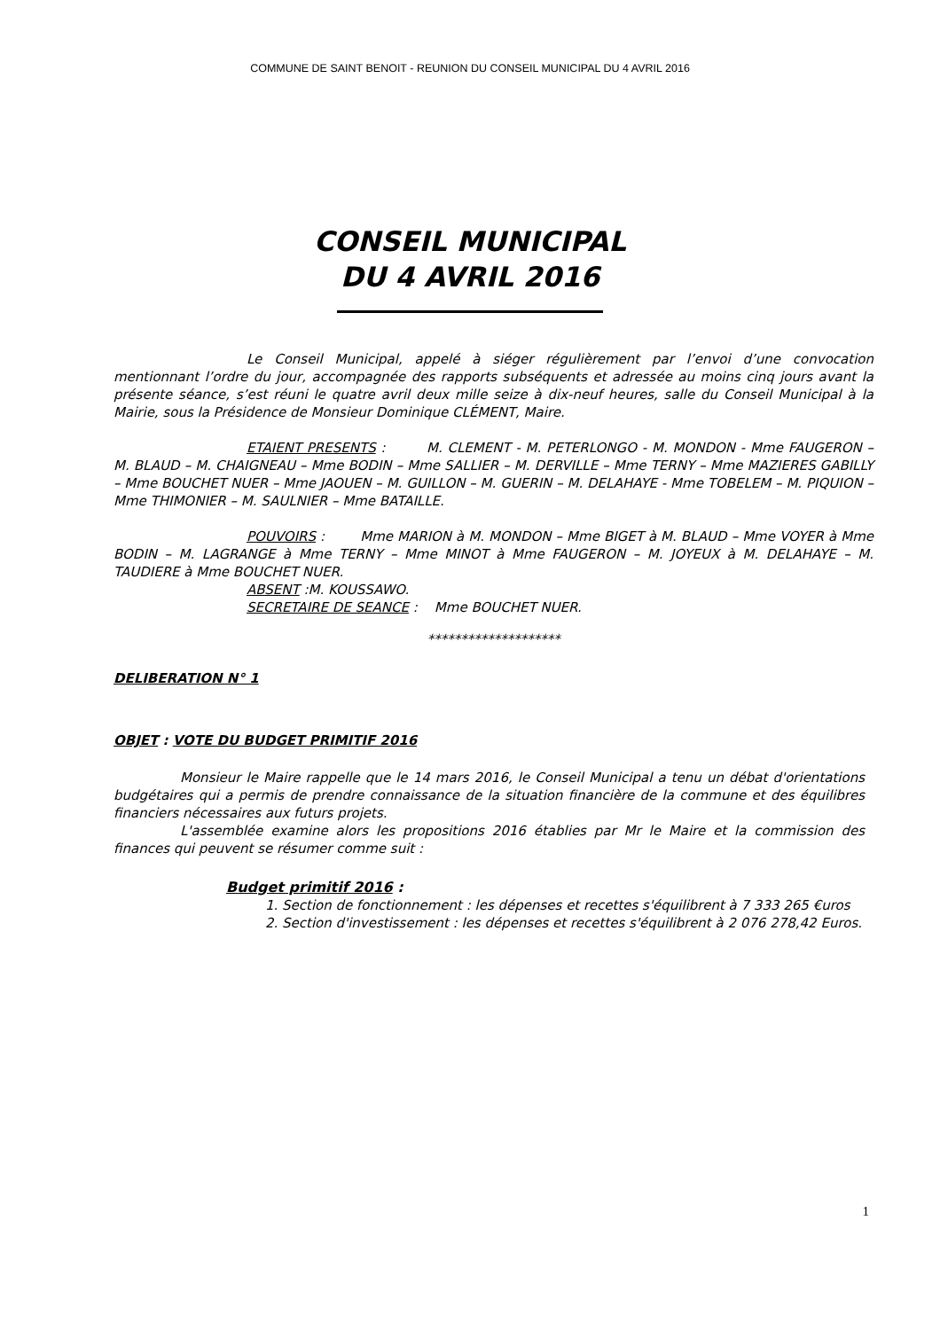COMMUNE DE SAINT BENOIT - REUNION DU CONSEIL MUNICIPAL DU 4 AVRIL 2016
CONSEIL MUNICIPAL
DU 4 AVRIL 2016
Le Conseil Municipal, appelé à siéger régulièrement par l’envoi d’une convocation mentionnant l’ordre du jour, accompagnée des rapports subséquents et adressée au moins cinq jours avant la présente séance, s’est réuni le quatre avril deux mille seize à dix-neuf heures, salle du Conseil Municipal à la Mairie, sous la Présidence de Monsieur Dominique CLÉMENT, Maire.
ETAIENT PRESENTS : M. CLEMENT - M. PETERLONGO - M. MONDON - Mme FAUGERON – M. BLAUD – M. CHAIGNEAU – Mme BODIN – Mme SALLIER – M. DERVILLE – Mme TERNY – Mme MAZIERES GABILLY – Mme BOUCHET NUER – Mme JAOUEN – M. GUILLON – M. GUERIN – M. DELAHAYE - Mme TOBELEM – M. PIQUION – Mme THIMONIER – M. SAULNIER – Mme BATAILLE.
POUVOIRS : Mme MARION à M. MONDON – Mme BIGET à M. BLAUD – Mme VOYER à Mme BODIN – M. LAGRANGE à Mme TERNY – Mme MINOT à Mme FAUGERON – M. JOYEUX à M. DELAHAYE – M. TAUDIERE à Mme BOUCHET NUER.
ABSENT :M. KOUSSAWO.
SECRETAIRE DE SEANCE : Mme BOUCHET NUER.
********************
DELIBERATION N° 1
OBJET : VOTE DU BUDGET PRIMITIF 2016
Monsieur le Maire rappelle que le 14 mars 2016, le Conseil Municipal a tenu un débat d'orientations budgétaires qui a permis de prendre connaissance de la situation financière de la commune et des équilibres financiers nécessaires aux futurs projets.
L'assemblée examine alors les propositions 2016 établies par Mr le Maire et la commission des finances qui peuvent se résumer comme suit :
Budget primitif 2016 :
1. Section de fonctionnement : les dépenses et recettes s'équilibrent à 7 333 265 €uros
2. Section d'investissement : les dépenses et recettes s'équilibrent à 2 076 278,42 Euros.
1